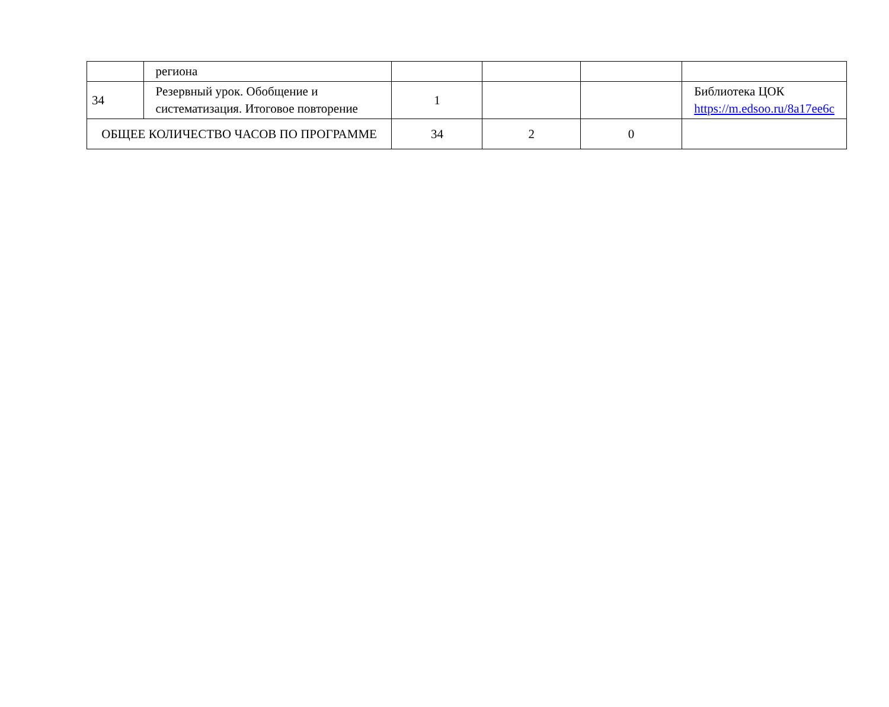| | региона | | | | |
| 34 | Резервный урок. Обобщение и систематизация. Итоговое повторение | 1 | | | Библиотека ЦОК https://m.edsoo.ru/8a17ee6c |
| ОБЩЕЕ КОЛИЧЕСТВО ЧАСОВ ПО ПРОГРАММЕ | | 34 | 2 | 0 | |